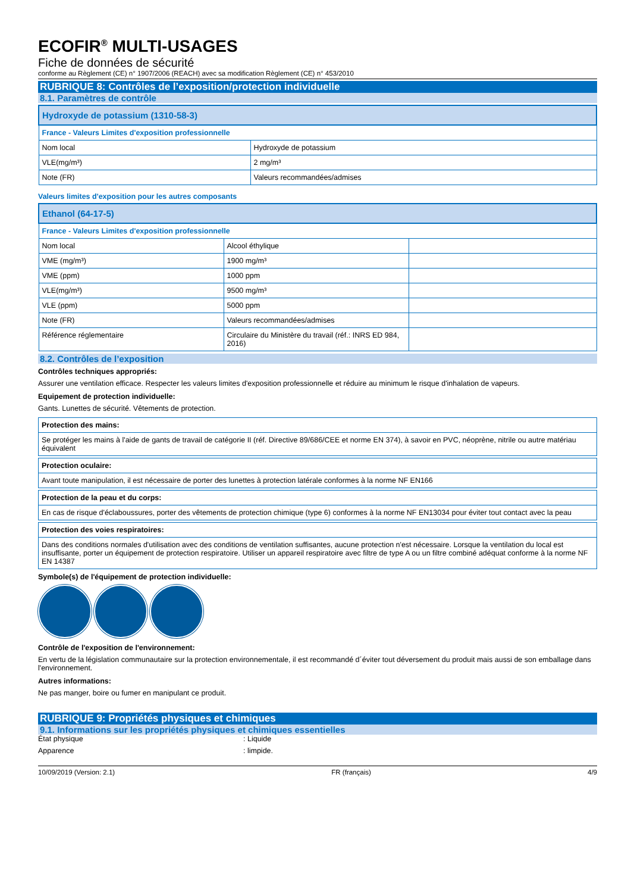ECOFIR<sup>®</sup> MULTI-USAGES
Fiche de données de sécurité
conforme au Règlement (CE) n° 1907/2006 (REACH) avec sa modification Règlement (CE) n° 453/2010
RUBRIQUE 8: Contrôles de l’exposition/protection individuelle
8.1. Paramètres de contrôle
| Hydroxyde de potassium (1310-58-3) | |
| --- | --- |
| France - Valeurs Limites d'exposition professionnelle | |
| Nom local | Hydroxyde de potassium |
| VLE(mg/m³) | 2 mg/m³ |
| Note (FR) | Valeurs recommandées/admises |
Valeurs limites d'exposition pour les autres composants
| Ethanol (64-17-5) | | |
| --- | --- | --- |
| France - Valeurs Limites d'exposition professionnelle | | |
| Nom local | Alcool éthylique | |
| VME (mg/m³) | 1900 mg/m³ | |
| VME (ppm) | 1000 ppm | |
| VLE(mg/m³) | 9500 mg/m³ | |
| VLE (ppm) | 5000 ppm | |
| Note (FR) | Valeurs recommandées/admises | |
| Référence réglementaire | Circulaire du Ministère du travail (réf.: INRS ED 984, 2016) | |
8.2. Contrôles de l’exposition
Contrôles techniques appropriés:
Assurer une ventilation efficace. Respecter les valeurs limites d'exposition professionnelle et réduire au minimum le risque d'inhalation de vapeurs.
Equipement de protection individuelle:
Gants. Lunettes de sécurité. Vêtements de protection.
| Protection des mains: |
| --- |
| Se protéger les mains à l'aide de gants de travail de catégorie II (réf. Directive 89/686/CEE et norme EN 374), à savoir en PVC, néoprène, nitrile ou autre matériau équivalent |
| Protection oculaire: |
| --- |
| Avant toute manipulation, il est nécessaire de porter des lunettes à protection latérale conformes à la norme NF EN166 |
| Protection de la peau et du corps: |
| --- |
| En cas de risque d'éclaboussures, porter des vêtements de protection chimique (type 6) conformes à la norme NF EN13034 pour éviter tout contact avec la peau |
| Protection des voies respiratoires: |
| --- |
| Dans des conditions normales d'utilisation avec des conditions de ventilation suffisantes, aucune protection n'est nécessaire. Lorsque la ventilation du local est insuffisante, porter un équipement de protection respiratoire. Utiliser un appareil respiratoire avec filtre de type A ou un filtre combiné adéquat conforme à la norme NF EN 14387 |
Symbole(s) de l'équipement de protection individuelle:
Contrôle de l'exposition de l'environnement:
En vertu de la législation communautaire sur la protection environnementale, il est recommandé d´éviter tout déversement du produit mais aussi de son emballage dans l'environnement.
Autres informations:
Ne pas manger, boire ou fumer en manipulant ce produit.
RUBRIQUE 9: Propriétés physiques et chimiques
9.1. Informations sur les propriétés physiques et chimiques essentielles
État physique: Liquide
Apparence: limpide.
10/09/2019 (Version: 2.1) FR (français) 4/9